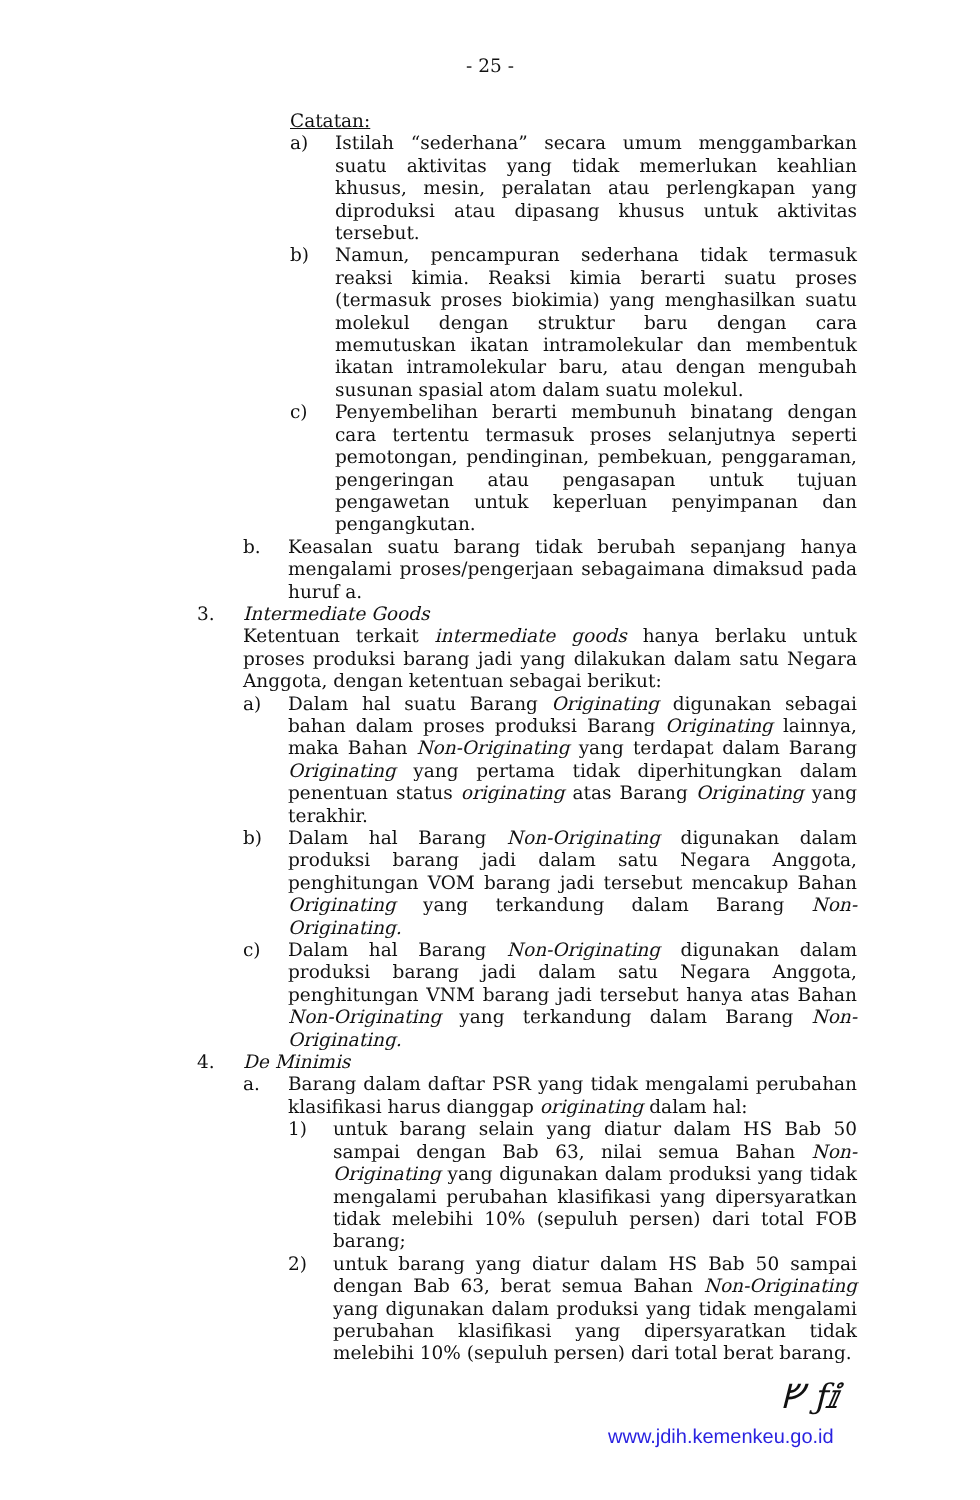- 25 -
Catatan:
a) Istilah “sederhana” secara umum menggambarkan suatu aktivitas yang tidak memerlukan keahlian khusus, mesin, peralatan atau perlengkapan yang diproduksi atau dipasang khusus untuk aktivitas tersebut.
b) Namun, pencampuran sederhana tidak termasuk reaksi kimia. Reaksi kimia berarti suatu proses (termasuk proses biokimia) yang menghasilkan suatu molekul dengan struktur baru dengan cara memutuskan ikatan intramolekular dan membentuk ikatan intramolekular baru, atau dengan mengubah susunan spasial atom dalam suatu molekul.
c) Penyembelihan berarti membunuh binatang dengan cara tertentu termasuk proses selanjutnya seperti pemotongan, pendinginan, pembekuan, penggaraman, pengeringan atau pengasapan untuk tujuan pengawetan untuk keperluan penyimpanan dan pengangkutan.
b. Keasalan suatu barang tidak berubah sepanjang hanya mengalami proses/pengerjaan sebagaimana dimaksud pada huruf a.
3. Intermediate Goods
Ketentuan terkait intermediate goods hanya berlaku untuk proses produksi barang jadi yang dilakukan dalam satu Negara Anggota, dengan ketentuan sebagai berikut:
a) Dalam hal suatu Barang Originating digunakan sebagai bahan dalam proses produksi Barang Originating lainnya, maka Bahan Non-Originating yang terdapat dalam Barang Originating yang pertama tidak diperhitungkan dalam penentuan status originating atas Barang Originating yang terakhir.
b) Dalam hal Barang Non-Originating digunakan dalam produksi barang jadi dalam satu Negara Anggota, penghitungan VOM barang jadi tersebut mencakup Bahan Originating yang terkandung dalam Barang Non-Originating.
c) Dalam hal Barang Non-Originating digunakan dalam produksi barang jadi dalam satu Negara Anggota, penghitungan VNM barang jadi tersebut hanya atas Bahan Non-Originating yang terkandung dalam Barang Non-Originating.
4. De Minimis
a. Barang dalam daftar PSR yang tidak mengalami perubahan klasifikasi harus dianggap originating dalam hal:
1) untuk barang selain yang diatur dalam HS Bab 50 sampai dengan Bab 63, nilai semua Bahan Non-Originating yang digunakan dalam produksi yang tidak mengalami perubahan klasifikasi yang dipersyaratkan tidak melebihi 10% (sepuluh persen) dari total FOB barang;
2) untuk barang yang diatur dalam HS Bab 50 sampai dengan Bab 63, berat semua Bahan Non-Originating yang digunakan dalam produksi yang tidak mengalami perubahan klasifikasi yang dipersyaratkan tidak melebihi 10% (sepuluh persen) dari total berat barang.
ᚠ ƒⅈ
www.jdih.kemenkeu.go.id